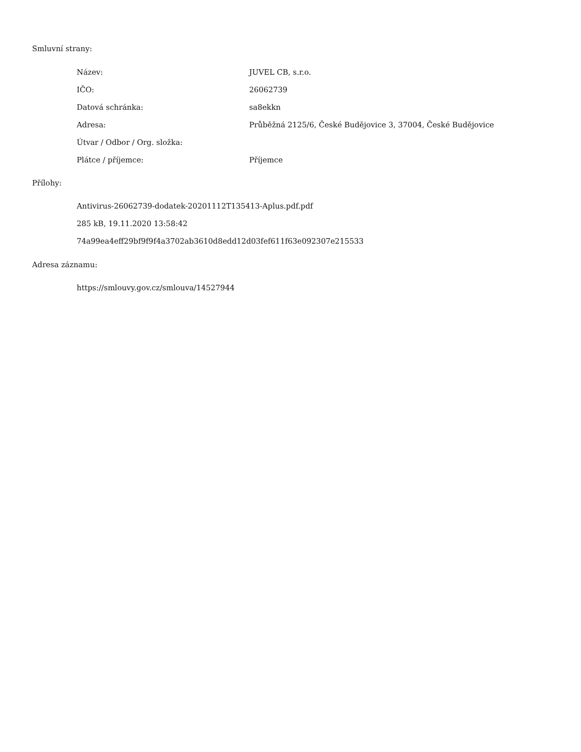Smluvní strany:
| Název: | JUVEL CB, s.r.o. |
| IČO: | 26062739 |
| Datová schránka: | sa8ekkn |
| Adresa: | Průběžná 2125/6, České Budějovice 3, 37004, České Budějovice |
| Útvar / Odbor / Org. složka: | |
| Plátce / příjemce: | Příjemce |
Přílohy:
Antivirus-26062739-dodatek-20201112T135413-Aplus.pdf.pdf
285 kB, 19.11.2020 13:58:42
74a99ea4eff29bf9f9f4a3702ab3610d8edd12d03fef611f63e092307e215533
Adresa záznamu:
https://smlouvy.gov.cz/smlouva/14527944